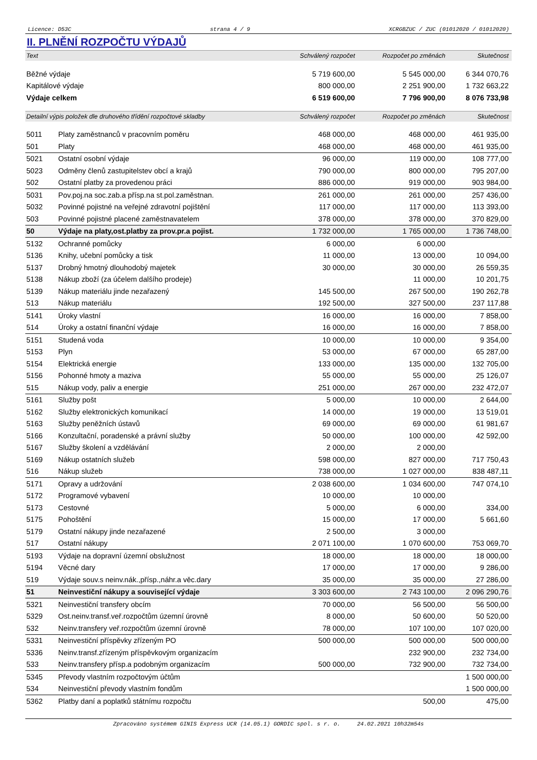Licence: D53C strana 4 / 9 XCRGBZUC / ZUC (01012020 / 01012020)
II. PLNĚNÍ ROZPOČTU VÝDAJŮ
| Text | | Schválený rozpočet | Rozpočet po změnách | Skutečnost |
| --- | --- | --- | --- | --- |
| Běžné výdaje | | 5 719 600,00 | 5 545 000,00 | 6 344 070,76 |
| Kapitálové výdaje | | 800 000,00 | 2 251 900,00 | 1 732 663,22 |
| Výdaje celkem | | 6 519 600,00 | 7 796 900,00 | 8 076 733,98 |
| Detailní výpis položek dle druhového třídění rozpočtové skladby | | Schválený rozpočet | Rozpočet po změnách | Skutečnost |
| 5011 | Platy zaměstnanců v pracovním poměru | 468 000,00 | 468 000,00 | 461 935,00 |
| 501 | Platy | 468 000,00 | 468 000,00 | 461 935,00 |
| 5021 | Ostatní osobní výdaje | 96 000,00 | 119 000,00 | 108 777,00 |
| 5023 | Odměny členů zastupitelstev obcí a krajů | 790 000,00 | 800 000,00 | 795 207,00 |
| 502 | Ostatní platby za provedenou práci | 886 000,00 | 919 000,00 | 903 984,00 |
| 5031 | Pov.poj.na soc.zab.a přísp.na st.pol.zaměstnan. | 261 000,00 | 261 000,00 | 257 436,00 |
| 5032 | Povinné pojistné na veřejné zdravotní pojištění | 117 000,00 | 117 000,00 | 113 393,00 |
| 503 | Povinné pojistné placené zaměstnavatelem | 378 000,00 | 378 000,00 | 370 829,00 |
| 50 | Výdaje na platy,ost.platby za prov.pr.a pojist. | 1 732 000,00 | 1 765 000,00 | 1 736 748,00 |
| 5132 | Ochranné pomůcky | 6 000,00 | 6 000,00 | |
| 5136 | Knihy, učební pomůcky a tisk | 11 000,00 | 13 000,00 | 10 094,00 |
| 5137 | Drobný hmotný dlouhodobý majetek | 30 000,00 | 30 000,00 | 26 559,35 |
| 5138 | Nákup zboží (za účelem dalšího prodeje) | | 11 000,00 | 10 201,75 |
| 5139 | Nákup materiálu jinde nezařazený | 145 500,00 | 267 500,00 | 190 262,78 |
| 513 | Nákup materiálu | 192 500,00 | 327 500,00 | 237 117,88 |
| 5141 | Úroky vlastní | 16 000,00 | 16 000,00 | 7 858,00 |
| 514 | Úroky a ostatní finanční výdaje | 16 000,00 | 16 000,00 | 7 858,00 |
| 5151 | Studená voda | 10 000,00 | 10 000,00 | 9 354,00 |
| 5153 | Plyn | 53 000,00 | 67 000,00 | 65 287,00 |
| 5154 | Elektrická energie | 133 000,00 | 135 000,00 | 132 705,00 |
| 5156 | Pohonné hmoty a maziva | 55 000,00 | 55 000,00 | 25 126,07 |
| 515 | Nákup vody, paliv a energie | 251 000,00 | 267 000,00 | 232 472,07 |
| 5161 | Služby pošt | 5 000,00 | 10 000,00 | 2 644,00 |
| 5162 | Služby elektronických komunikací | 14 000,00 | 19 000,00 | 13 519,01 |
| 5163 | Služby peněžních ústavů | 69 000,00 | 69 000,00 | 61 981,67 |
| 5166 | Konzultační, poradenské a právní služby | 50 000,00 | 100 000,00 | 42 592,00 |
| 5167 | Služby školení a vzdělávání | 2 000,00 | 2 000,00 | |
| 5169 | Nákup ostatních služeb | 598 000,00 | 827 000,00 | 717 750,43 |
| 516 | Nákup služeb | 738 000,00 | 1 027 000,00 | 838 487,11 |
| 5171 | Opravy a udržování | 2 038 600,00 | 1 034 600,00 | 747 074,10 |
| 5172 | Programové vybavení | 10 000,00 | 10 000,00 | |
| 5173 | Cestovné | 5 000,00 | 6 000,00 | 334,00 |
| 5175 | Pohoštění | 15 000,00 | 17 000,00 | 5 661,60 |
| 5179 | Ostatní nákupy jinde nezařazené | 2 500,00 | 3 000,00 | |
| 517 | Ostatní nákupy | 2 071 100,00 | 1 070 600,00 | 753 069,70 |
| 5193 | Výdaje na dopravní územní obslužnost | 18 000,00 | 18 000,00 | 18 000,00 |
| 5194 | Věcné dary | 17 000,00 | 17 000,00 | 9 286,00 |
| 519 | Výdaje souv.s neinv.nák.,přísp.,náhr.a věc.dary | 35 000,00 | 35 000,00 | 27 286,00 |
| 51 | Neinvestiční nákupy a související výdaje | 3 303 600,00 | 2 743 100,00 | 2 096 290,76 |
| 5321 | Neinvestiční transfery obcím | 70 000,00 | 56 500,00 | 56 500,00 |
| 5329 | Ost.neinv.transf.veř.rozpočtům územní úrovně | 8 000,00 | 50 600,00 | 50 520,00 |
| 532 | Neinv.transfery veř.rozpočtům územní úrovně | 78 000,00 | 107 100,00 | 107 020,00 |
| 5331 | Neinvestiční příspěvky zřízeným PO | 500 000,00 | 500 000,00 | 500 000,00 |
| 5336 | Neinv.transf.zřízeným příspěvkovým organizacím | | 232 900,00 | 232 734,00 |
| 533 | Neinv.transfery přísp.a podobným organizacím | 500 000,00 | 732 900,00 | 732 734,00 |
| 5345 | Převody vlastním rozpočtovým účtům | | | 1 500 000,00 |
| 534 | Neinvestiční převody vlastním fondům | | | 1 500 000,00 |
| 5362 | Platby daní a poplatků státnímu rozpočtu | | 500,00 | 475,00 |
Zpracováno systémem GINIS Express UCR (14.05.1) GORDIC spol. s r. o. 24.02.2021 10h32m54s